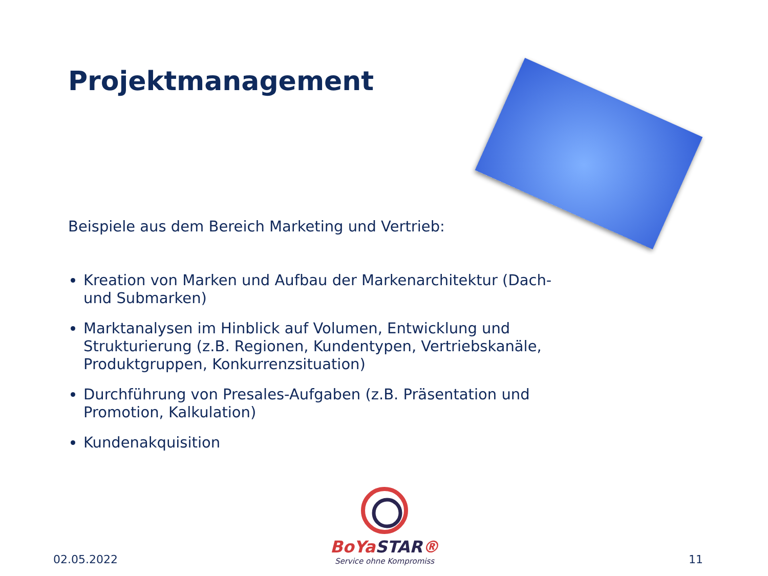Projektmanagement
Beispiele aus dem Bereich Marketing und Vertrieb:
Kreation von Marken und Aufbau der Markenarchitektur (Dach- und Submarken)
Marktanalysen im Hinblick auf Volumen, Entwicklung und Strukturierung (z.B. Regionen, Kundentypen, Vertriebskanäle, Produktgruppen, Konkurrenzsituation)
Durchführung von Presales-Aufgaben (z.B. Präsentation und Promotion, Kalkulation)
Kundenakquisition
BoYaSTAR®
Service ohne Kompromiss
02.05.2022 11